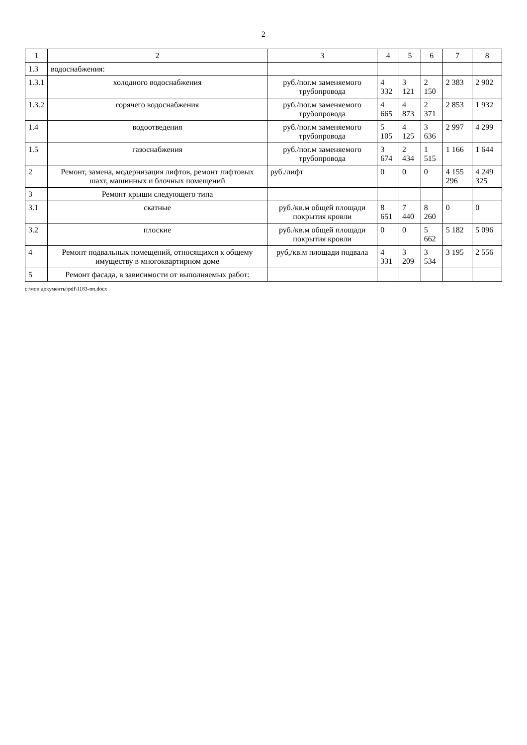2
| 1 | 2 | 3 | 4 | 5 | 6 | 7 | 8 |
| --- | --- | --- | --- | --- | --- | --- | --- |
| 1.3 | водоснабжения: | | | | | | |
| 1.3.1 | холодного водоснабжения | руб./пог.м заменяемого трубопровода | 4 332 | 3 121 | 2 150 | 2 383 | 2 902 |
| 1.3.2 | горячего водоснабжения | руб./пог.м заменяемого трубопровода | 4 665 | 4 873 | 2 371 | 2 853 | 1 932 |
| 1.4 | водоотведения | руб./пог.м заменяемого трубопровода | 5 105 | 4 125 | 3 636 | 2 997 | 4 299 |
| 1.5 | газоснабжения | руб./пог.м заменяемого трубопровода | 3 674 | 2 434 | 1 515 | 1 166 | 1 644 |
| 2 | Ремонт, замена, модернизация лифтов, ремонт лифтовых шахт, машинных и блочных помещений | руб./лифт | 0 | 0 | 0 | 4 155 296 | 4 249 325 |
| 3 | Ремонт крыши следующего типа | | | | | | |
| 3.1 | скатные | руб./кв.м общей площади покрытия кровли | 8 651 | 7 440 | 8 260 | 0 | 0 |
| 3.2 | плоские | руб./кв.м общей площади покрытия кровли | 0 | 0 | 5 662 | 5 182 | 5 096 |
| 4 | Ремонт подвальных помещений, относящихся к общему имуществу в многоквартирном доме | руб,/кв.м площади подвала | 4 331 | 3 209 | 3 534 | 3 195 | 2 556 |
| 5 | Ремонт фасада, в зависимости от выполняемых работ: | | | | | | |
c:\мои документы\pdf\1183-пп.docx